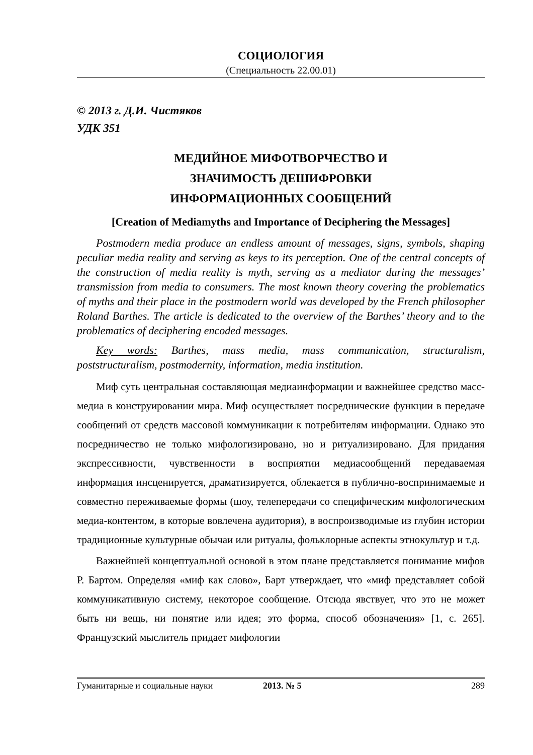СОЦИОЛОГИЯ
(Специальность 22.00.01)
© 2013 г. Д.И. Чистяков
УДК 351
МЕДИЙНОЕ МИФОТВОРЧЕСТВО И
ЗНАЧИМОСТЬ ДЕШИФРОВКИ
ИНФОРМАЦИОННЫХ СООБЩЕНИЙ
[Creation of Mediamyths and Importance of Deciphering the Messages]
Postmodern media produce an endless amount of messages, signs, symbols, shaping peculiar media reality and serving as keys to its perception. One of the central concepts of the construction of media reality is myth, serving as a mediator during the messages’ transmission from media to consumers. The most known theory covering the problematics of myths and their place in the postmodern world was developed by the French philosopher Roland Barthes. The article is dedicated to the overview of the Barthes’ theory and to the problematics of deciphering encoded messages.
Key words: Barthes, mass media, mass communication, structuralism, poststructuralism, postmodernity, information, media institution.
Миф суть центральная составляющая медиаинформации и важнейшее средство масс-медиа в конструировании мира. Миф осуществляет посреднические функции в передаче сообщений от средств массовой коммуникации к потребителям информации. Однако это посредничество не только мифологизировано, но и ритуализировано. Для придания экспрессивности, чувственности в восприятии медиасообщений передаваемая информация инсценируется, драматизируется, облекается в публично-воспринимаемые и совместно переживаемые формы (шоу, телепередачи со специфическим мифологическим медиа-контентом, в которые вовлечена аудитория), в воспроизводимые из глубин истории традиционные культурные обычаи или ритуалы, фольклорные аспекты этнокультур и т.д.
Важнейшей концептуальной основой в этом плане представляется понимание мифов Р. Бартом. Определяя «миф как слово», Барт утверждает, что «миф представляет собой коммуникативную систему, некоторое сообщение. Отсюда явствует, что это не может быть ни вещь, ни понятие или идея; это форма, способ обозначения» [1, с. 265]. Французский мыслитель придает мифологии
Гуманитарные и социальные науки 2013. № 5 289